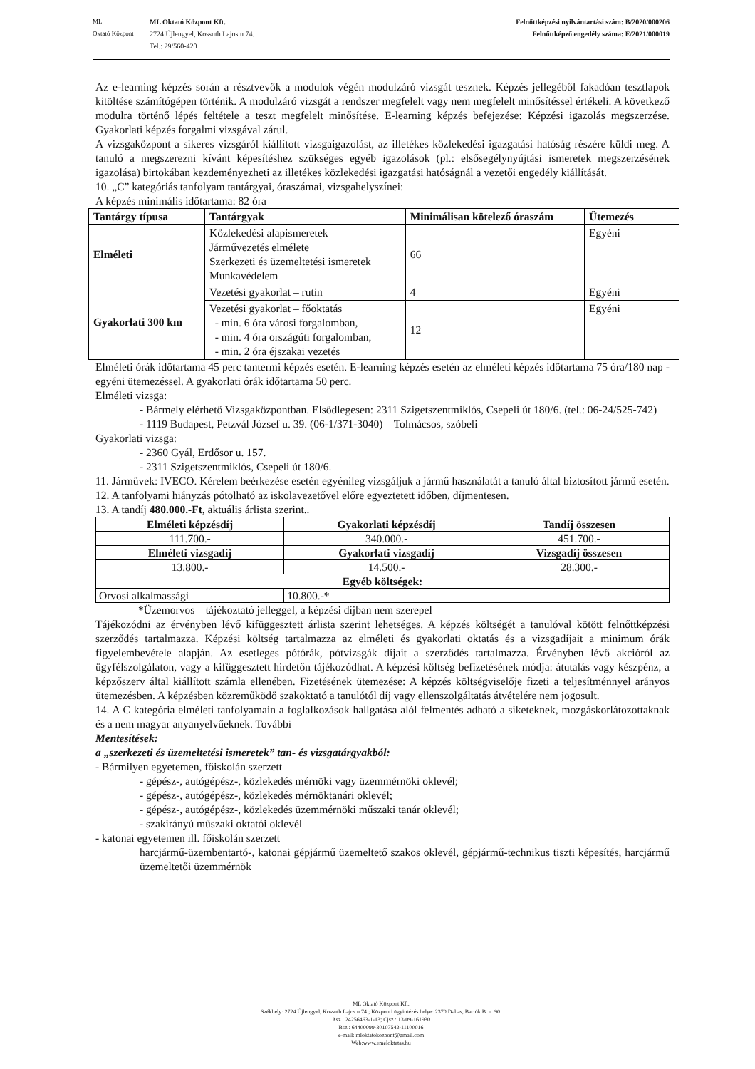ML
Oktató Központ
ML Oktató Központ Kft.
2724 Újlengyel, Kossuth Lajos u 74.
Tel.: 29/560-420
Felnőttképzési nyilvántartási szám: B/2020/000206
Felnőttképző engedély száma: E/2021/000019
Az e-learning képzés során a résztvevők a modulok végén modulzáró vizsgát tesznek. Képzés jellegéből fakadóan tesztlapok kitöltése számítógépen történik. A modulzáró vizsgát a rendszer megfelelt vagy nem megfelelt minősítéssel értékeli. A következő modulra történő lépés feltétele a teszt megfelelt minősítése. E-learning képzés befejezése: Képzési igazolás megszerzése. Gyakorlati képzés forgalmi vizsgával zárul.
A vizsgaközpont a sikeres vizsgáról kiállított vizsgaigazolást, az illetékes közlekedési igazgatási hatóság részére küldi meg. A tanuló a megszerezni kívánt képesítéshez szükséges egyéb igazolások (pl.: elsősegélynyújtási ismeretek megszerzésének igazolása) birtokában kezdeményezheti az illetékes közlekedési igazgatási hatóságnál a vezetői engedély kiállítását.
10. „C” kategóriás tanfolyam tantárgyai, óraszámai, vizsgahelyszínei:
A képzés minimális időtartama: 82 óra
| Tantárgy típusa | Tantárgyak | Minimálisan kötelező óraszám | Ütemezés |
| --- | --- | --- | --- |
| Elméleti | Közlekedési alapismeretek Járművezetés elmélete Szerkezeti és üzemeltetési ismeretek Munkavédelem | 66 | Egyéni |
| Gyakorlati 300 km | Vezetési gyakorlat – rutin | 4 | Egyéni |
| | Vezetési gyakorlat – főoktatás - min. 6 óra városi forgalomban, - min. 4 óra országúti forgalomban, - min. 2 óra éjszakai vezetés | 12 | Egyéni |
Elméleti órák időtartama 45 perc tantermi képzés esetén. E-learning képzés esetén az elméleti képzés időtartama 75 óra/180 nap - egyéni ütemezéssel. A gyakorlati órák időtartama 50 perc.
Elméleti vizsga:
- Bármely elérhető Vizsgaközpontban. Elsődlegesen: 2311 Szigetszentmiklós, Csepeli út 180/6. (tel.: 06-24/525-742)
- 1119 Budapest, Petzvál József u. 39. (06-1/371-3040) – Tolmácsos, szóbeli
Gyakorlati vizsga:
- 2360 Gyál, Erdősor u. 157.
- 2311 Szigetszentmiklós, Csepeli út 180/6.
11. Járművek: IVECO. Kérelem beérkezése esetén egyénileg vizsgáljuk a jármű használatát a tanuló által biztosított jármű esetén.
12. A tanfolyami hiányzás pótolható az iskolavezetővel előre egyeztetett időben, díjmentesen.
13. A tandíj 480.000.-Ft, aktuális árlista szerint..
| Elméleti képzésdíj | Gyakorlati képzésdíj | Tandíj összesen |
| --- | --- | --- |
| 111.700.- | 340.000.- | 451.700.- |
| Elméleti vizsgadíj | Gyakorlati vizsgadíj | Vizsgadíj összesen |
| 13.800.- | 14.500.- | 28.300.- |
| Egyéb költségek: | | |
| Orvosi alkalmassági | 10.800.-* | |
*Üzemorvos – tájékoztató jelleggel, a képzési díjban nem szerepel
Tájékozódni az érvényben lévő kifüggesztett árlista szerint lehetséges. A képzés költségét a tanulóval kötött felnőttképzési szerződés tartalmazza. Képzési költség tartalmazza az elméleti és gyakorlati oktatás és a vizsgadíjait a minimum órák figyelembevétele alapján. Az esetleges pótórák, pótvizsgák díjait a szerződés tartalmazza. Érvényben lévő akcióról az ügyfélszolgálaton, vagy a kifüggesztett hirdetőn tájékozódhat. A képzési költség befizetésének módja: átutalás vagy készpénz, a képzőszerv által kiállított számla ellenében. Fizetésének ütemezése: A képzés költségviselője fizeti a teljesítménnyel arányos ütemezésben. A képzésben közreműködő szakoktató a tanulótól díj vagy ellenszolgáltatás átvételére nem jogosult.
14. A C kategória elméleti tanfolyamain a foglalkozások hallgatása alól felmentés adható a siketeknek, mozgáskorlátozottaknak és a nem magyar anyanyelvűeknek. További
Mentesítések:
a „szerkezeti és üzemeltetési ismeretek” tan- és vizsgatárgyakból:
- Bármilyen egyetemen, főiskolán szerzett
- gépész-, autógépész-, közlekedés mérnöki vagy üzemmérnöki oklevél;
- gépész-, autógépész-, közlekedés mérnöktanári oklevél;
- gépész-, autógépész-, közlekedés üzemmérnöki műszaki tanár oklevél;
- szakirányú műszaki oktatói oklevél
- katonai egyetemen ill. főiskolán szerzett
harcjármű-üzembentartó-, katonai gépjármű üzemeltető szakos oklevél, gépjármű-technikus tiszti képesítés, harcjármű üzemeltetői üzemmérnök
ML Oktató Központ Kft.
Székhely: 2724 Újlengyel, Kossuth Lajos u 74.; Központi ügyintézés helye: 2370 Dabas, Bartók B. u. 90.
Asz.: 24256463-1-13; Cjsz.: 13-09-161930
Bsz.: 64400099-30107542-11100016
e-mail: mloktatokozpont@gmail.com
Web:www.emeloktatas.hu